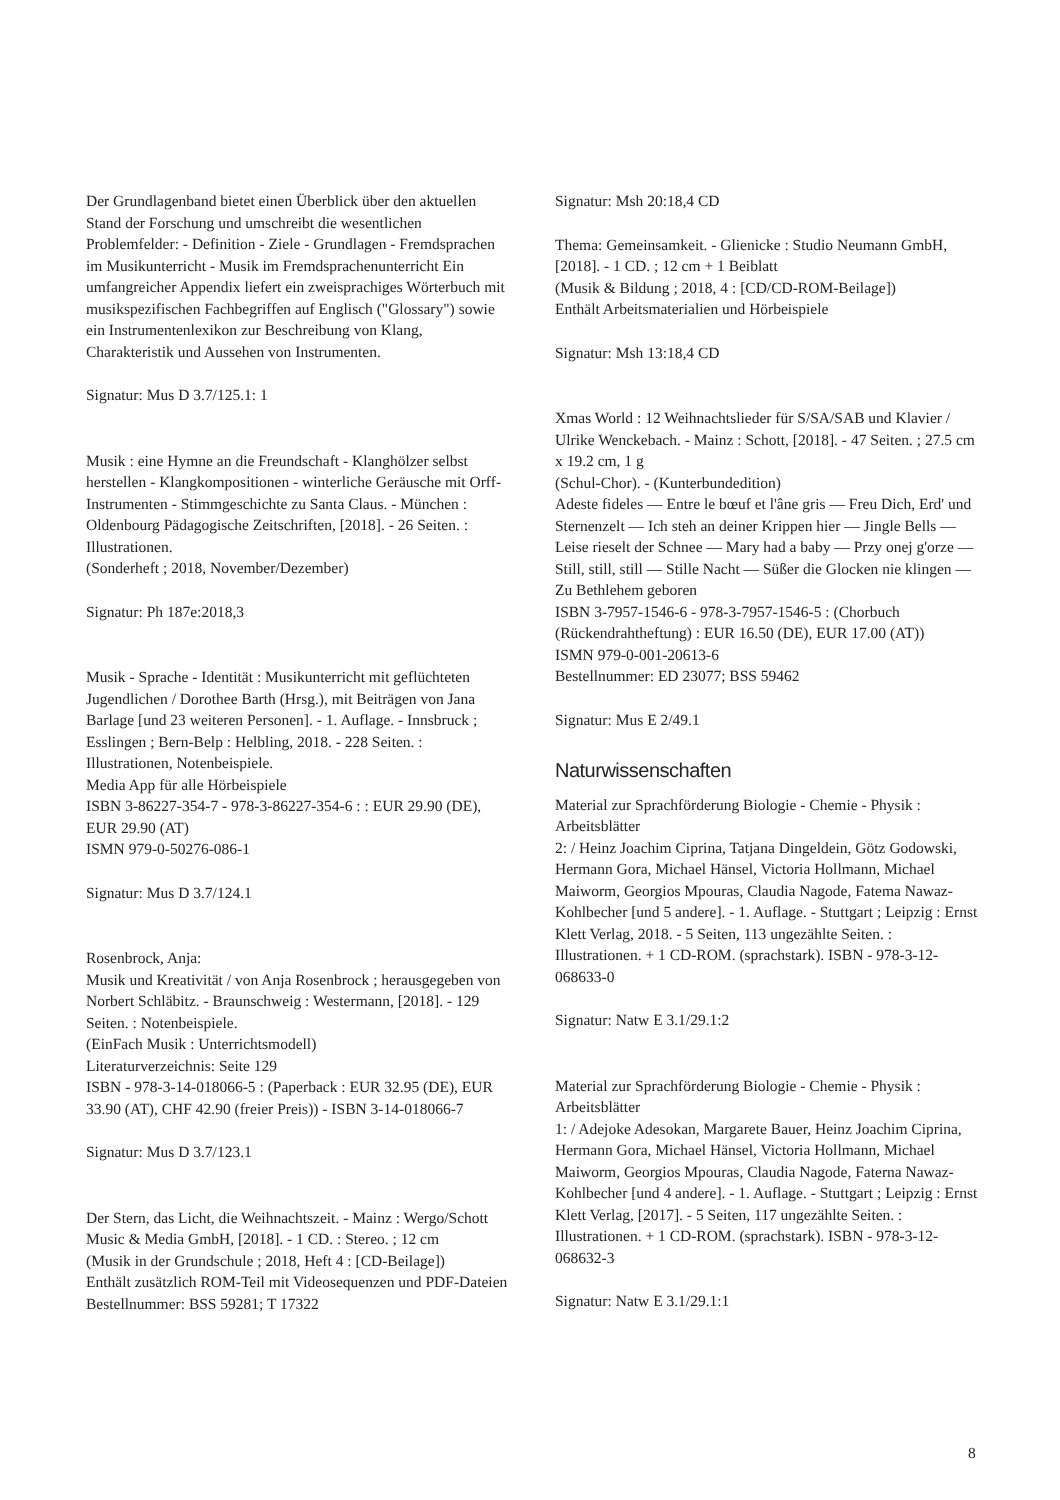Der Grundlagenband bietet einen Überblick über den aktuellen Stand der Forschung und umschreibt die wesentlichen Problemfelder: - Definition - Ziele - Grundlagen - Fremdsprachen im Musikunterricht - Musik im Fremdsprachenunterricht Ein umfangreicher Appendix liefert ein zweisprachiges Wörterbuch mit musikspezifischen Fachbegriffen auf Englisch ("Glossary") sowie ein Instrumentenlexikon zur Beschreibung von Klang, Charakteristik und Aussehen von Instrumenten.
Signatur: Mus D 3.7/125.1: 1
Musik : eine Hymne an die Freundschaft - Klanghölzer selbst herstellen - Klangkompositionen - winterliche Geräusche mit Orff-Instrumenten - Stimmgeschichte zu Santa Claus. - München : Oldenbourg Pädagogische Zeitschriften, [2018]. - 26 Seiten. : Illustrationen.
(Sonderheft ; 2018, November/Dezember)
Signatur: Ph 187e:2018,3
Musik - Sprache - Identität : Musikunterricht mit geflüchteten Jugendlichen / Dorothee Barth (Hrsg.), mit Beiträgen von Jana Barlage [und 23 weiteren Personen]. - 1. Auflage. - Innsbruck ; Esslingen ; Bern-Belp : Helbling, 2018. - 228 Seiten. : Illustrationen, Notenbeispiele.
Media App für alle Hörbeispiele
ISBN 3-86227-354-7 - 978-3-86227-354-6 : : EUR 29.90 (DE), EUR 29.90 (AT)
ISMN 979-0-50276-086-1
Signatur: Mus D 3.7/124.1
Rosenbrock, Anja:
Musik und Kreativität / von Anja Rosenbrock ; herausgegeben von Norbert Schläbitz. - Braunschweig : Westermann, [2018]. - 129 Seiten. : Notenbeispiele.
(EinFach Musik : Unterrichtsmodell)
Literaturverzeichnis: Seite 129
ISBN - 978-3-14-018066-5 : (Paperback : EUR 32.95 (DE), EUR 33.90 (AT), CHF 42.90 (freier Preis)) - ISBN 3-14-018066-7
Signatur: Mus D 3.7/123.1
Der Stern, das Licht, die Weihnachtszeit. - Mainz : Wergo/Schott Music & Media GmbH, [2018]. - 1 CD. : Stereo. ; 12 cm
(Musik in der Grundschule ; 2018, Heft 4 : [CD-Beilage])
Enthält zusätzlich ROM-Teil mit Videosequenzen und PDF-Dateien
Bestellnummer: BSS 59281; T 17322
Signatur: Msh 20:18,4 CD
Thema: Gemeinsamkeit. - Glienicke : Studio Neumann GmbH, [2018]. - 1 CD. ; 12 cm + 1 Beiblatt
(Musik & Bildung ; 2018, 4 : [CD/CD-ROM-Beilage])
Enthält Arbeitsmaterialien und Hörbeispiele
Signatur: Msh 13:18,4 CD
Xmas World : 12 Weihnachtslieder für S/SA/SAB und Klavier / Ulrike Wenckebach. - Mainz : Schott, [2018]. - 47 Seiten. ; 27.5 cm x 19.2 cm, 1 g
(Schul-Chor). - (Kunterbundedition)
Adeste fideles — Entre le bœuf et l'âne gris — Freu Dich, Erd' und Sternenzelt — Ich steh an deiner Krippen hier — Jingle Bells — Leise rieselt der Schnee — Mary had a baby — Przy onej g'orze — Still, still, still — Stille Nacht — Süßer die Glocken nie klingen — Zu Bethlehem geboren
ISBN 3-7957-1546-6 - 978-3-7957-1546-5 : (Chorbuch (Rückendrahtheftung) : EUR 16.50 (DE), EUR 17.00 (AT))
ISMN 979-0-001-20613-6
Bestellnummer: ED 23077; BSS 59462
Signatur: Mus E 2/49.1
Naturwissenschaften
Material zur Sprachförderung Biologie - Chemie - Physik : Arbeitsblätter
2: / Heinz Joachim Ciprina, Tatjana Dingeldein, Götz Godowski, Hermann Gora, Michael Hänsel, Victoria Hollmann, Michael Maiworm, Georgios Mpouras, Claudia Nagode, Fatema Nawaz-Kohlbecher [und 5 andere]. - 1. Auflage. - Stuttgart ; Leipzig : Ernst Klett Verlag, 2018. - 5 Seiten, 113 ungezählte Seiten. : Illustrationen. + 1 CD-ROM. (sprachstark). ISBN - 978-3-12-068633-0
Signatur: Natw E 3.1/29.1:2
Material zur Sprachförderung Biologie - Chemie - Physik : Arbeitsblätter
1: / Adejoke Adesokan, Margarete Bauer, Heinz Joachim Ciprina, Hermann Gora, Michael Hänsel, Victoria Hollmann, Michael Maiworm, Georgios Mpouras, Claudia Nagode, Faterna Nawaz-Kohlbecher [und 4 andere]. - 1. Auflage. - Stuttgart ; Leipzig : Ernst Klett Verlag, [2017]. - 5 Seiten, 117 ungezählte Seiten. : Illustrationen. + 1 CD-ROM. (sprachstark). ISBN - 978-3-12-068632-3
Signatur: Natw E 3.1/29.1:1
8